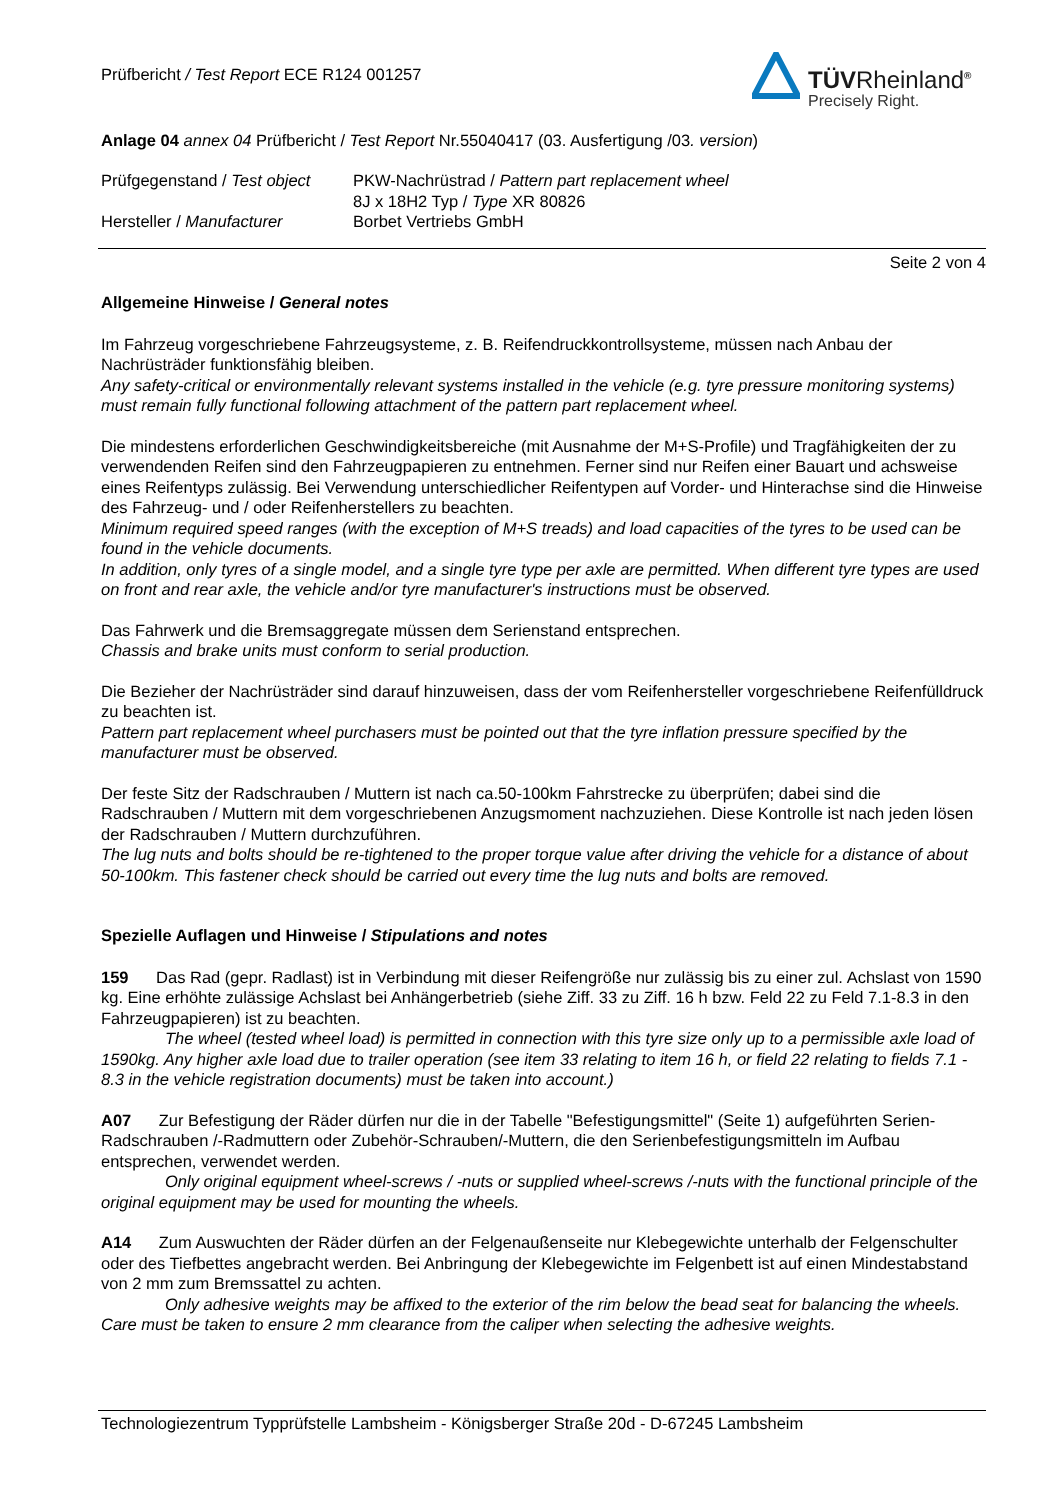TÜVRheinland<sup>®</sup>
Precisely Right.
Prüfbericht / Test Report ECE R124 001257
Anlage 04 annex 04 Prüfbericht / Test Report Nr.55040417 (03. Ausfertigung /03. version)
| Prüfgegenstand / Test object | PKW-Nachrüstrad / Pattern part replacement wheel |
| | 8J x 18H2 Typ / Type XR 80826 |
| Hersteller / Manufacturer | Borbet Vertriebs GmbH |
Seite 2 von 4
Allgemeine Hinweise / General notes
Im Fahrzeug vorgeschriebene Fahrzeugsysteme, z. B. Reifendruckkontrollsysteme, müssen nach Anbau der Nachrüsträder funktionsfähig bleiben.
Any safety-critical or environmentally relevant systems installed in the vehicle (e.g. tyre pressure monitoring systems) must remain fully functional following attachment of the pattern part replacement wheel.
Die mindestens erforderlichen Geschwindigkeitsbereiche (mit Ausnahme der M+S-Profile) und Tragfähigkeiten der zu verwendenden Reifen sind den Fahrzeugpapieren zu entnehmen. Ferner sind nur Reifen einer Bauart und achsweise eines Reifentyps zulässig. Bei Verwendung unterschiedlicher Reifentypen auf Vorder- und Hinterachse sind die Hinweise des Fahrzeug- und / oder Reifenherstellers zu beachten.
Minimum required speed ranges (with the exception of M+S treads) and load capacities of the tyres to be used can be found in the vehicle documents.
In addition, only tyres of a single model, and a single tyre type per axle are permitted. When different tyre types are used on front and rear axle, the vehicle and/or tyre manufacturer's instructions must be observed.
Das Fahrwerk und die Bremsaggregate müssen dem Serienstand entsprechen.
Chassis and brake units must conform to serial production.
Die Bezieher der Nachrüsträder sind darauf hinzuweisen, dass der vom Reifenhersteller vorgeschriebene Reifenfülldruck zu beachten ist.
Pattern part replacement wheel purchasers must be pointed out that the tyre inflation pressure specified by the manufacturer must be observed.
Der feste Sitz der Radschrauben / Muttern ist nach ca.50-100km Fahrstrecke zu überprüfen; dabei sind die Radschrauben / Muttern mit dem vorgeschriebenen Anzugsmoment nachzuziehen. Diese Kontrolle ist nach jeden lösen der Radschrauben / Muttern durchzuführen.
The lug nuts and bolts should be re-tightened to the proper torque value after driving the vehicle for a distance of about 50-100km. This fastener check should be carried out every time the lug nuts and bolts are removed.
Spezielle Auflagen und Hinweise / Stipulations and notes
159 Das Rad (gepr. Radlast) ist in Verbindung mit dieser Reifengröße nur zulässig bis zu einer zul. Achslast von 1590 kg. Eine erhöhte zulässige Achslast bei Anhängerbetrieb (siehe Ziff. 33 zu Ziff. 16 h bzw. Feld 22 zu Feld 7.1-8.3 in den Fahrzeugpapieren) ist zu beachten.
The wheel (tested wheel load) is permitted in connection with this tyre size only up to a permissible axle load of 1590kg. Any higher axle load due to trailer operation (see item 33 relating to item 16 h, or field 22 relating to fields 7.1 - 8.3 in the vehicle registration documents) must be taken into account.)
A07 Zur Befestigung der Räder dürfen nur die in der Tabelle "Befestigungsmittel" (Seite 1) aufgeführten Serien-Radschrauben /-Radmuttern oder Zubehör-Schrauben/-Muttern, die den Serienbefestigungsmitteln im Aufbau entsprechen, verwendet werden.
Only original equipment wheel-screws / -nuts or supplied wheel-screws /-nuts with the functional principle of the original equipment may be used for mounting the wheels.
A14 Zum Auswuchten der Räder dürfen an der Felgenaußenseite nur Klebegewichte unterhalb der Felgenschulter oder des Tiefbettes angebracht werden. Bei Anbringung der Klebegewichte im Felgenbett ist auf einen Mindestabstand von 2 mm zum Bremssattel zu achten.
Only adhesive weights may be affixed to the exterior of the rim below the bead seat for balancing the wheels. Care must be taken to ensure 2 mm clearance from the caliper when selecting the adhesive weights.
Technologiezentrum Typprüfstelle Lambsheim - Königsberger Straße 20d - D-67245 Lambsheim